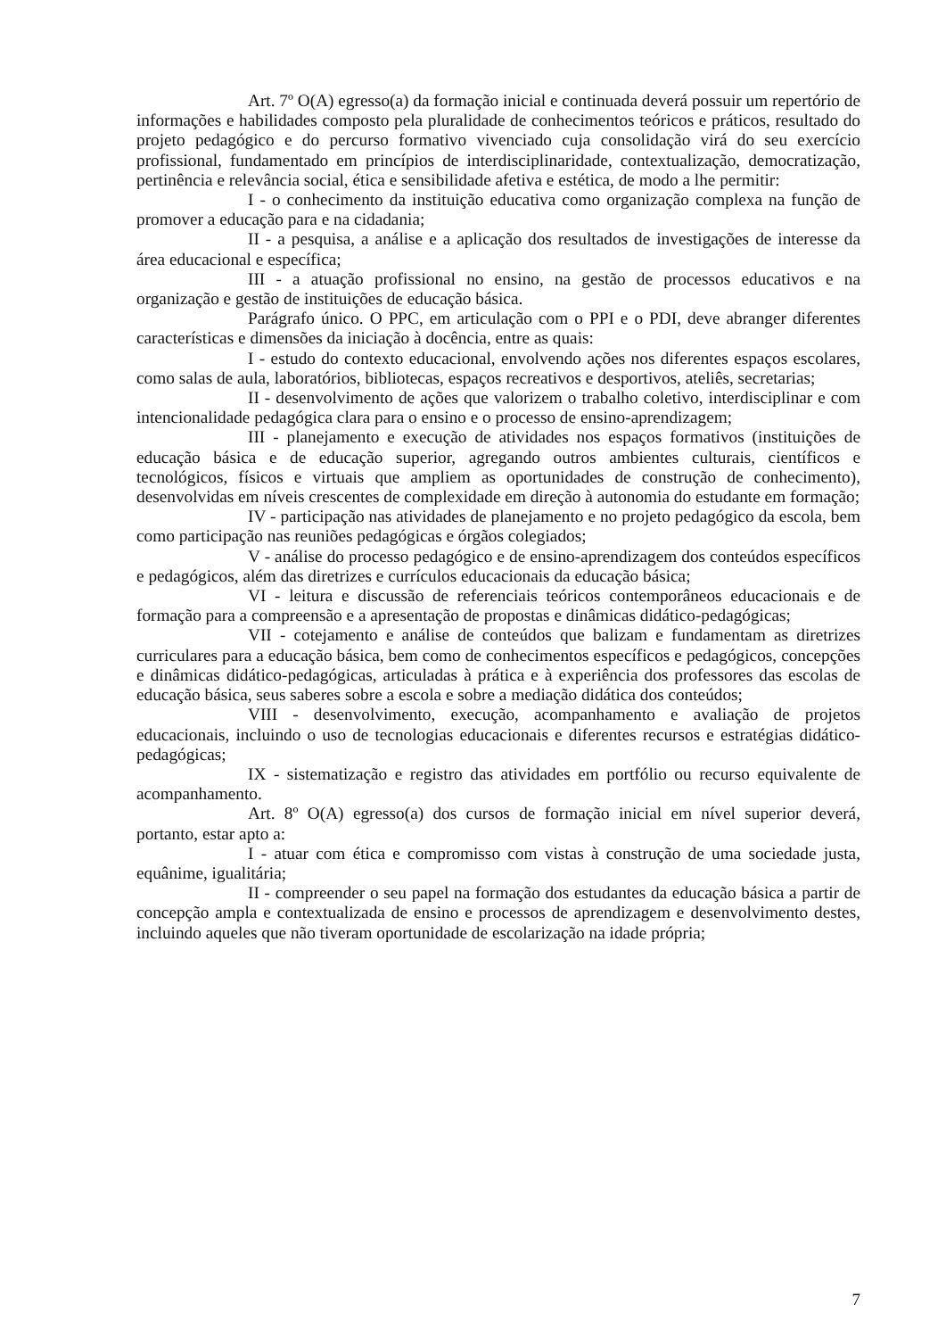Art. 7º O(A) egresso(a) da formação inicial e continuada deverá possuir um repertório de informações e habilidades composto pela pluralidade de conhecimentos teóricos e práticos, resultado do projeto pedagógico e do percurso formativo vivenciado cuja consolidação virá do seu exercício profissional, fundamentado em princípios de interdisciplinaridade, contextualização, democratização, pertinência e relevância social, ética e sensibilidade afetiva e estética, de modo a lhe permitir:
I - o conhecimento da instituição educativa como organização complexa na função de promover a educação para e na cidadania;
II - a pesquisa, a análise e a aplicação dos resultados de investigações de interesse da área educacional e específica;
III - a atuação profissional no ensino, na gestão de processos educativos e na organização e gestão de instituições de educação básica.
Parágrafo único. O PPC, em articulação com o PPI e o PDI, deve abranger diferentes características e dimensões da iniciação à docência, entre as quais:
I - estudo do contexto educacional, envolvendo ações nos diferentes espaços escolares, como salas de aula, laboratórios, bibliotecas, espaços recreativos e desportivos, ateliês, secretarias;
II - desenvolvimento de ações que valorizem o trabalho coletivo, interdisciplinar e com intencionalidade pedagógica clara para o ensino e o processo de ensino-aprendizagem;
III - planejamento e execução de atividades nos espaços formativos (instituições de educação básica e de educação superior, agregando outros ambientes culturais, científicos e tecnológicos, físicos e virtuais que ampliem as oportunidades de construção de conhecimento), desenvolvidas em níveis crescentes de complexidade em direção à autonomia do estudante em formação;
IV - participação nas atividades de planejamento e no projeto pedagógico da escola, bem como participação nas reuniões pedagógicas e órgãos colegiados;
V - análise do processo pedagógico e de ensino-aprendizagem dos conteúdos específicos e pedagógicos, além das diretrizes e currículos educacionais da educação básica;
VI - leitura e discussão de referenciais teóricos contemporâneos educacionais e de formação para a compreensão e a apresentação de propostas e dinâmicas didático-pedagógicas;
VII - cotejamento e análise de conteúdos que balizam e fundamentam as diretrizes curriculares para a educação básica, bem como de conhecimentos específicos e pedagógicos, concepções e dinâmicas didático-pedagógicas, articuladas à prática e à experiência dos professores das escolas de educação básica, seus saberes sobre a escola e sobre a mediação didática dos conteúdos;
VIII - desenvolvimento, execução, acompanhamento e avaliação de projetos educacionais, incluindo o uso de tecnologias educacionais e diferentes recursos e estratégias didático-pedagógicas;
IX - sistematização e registro das atividades em portfólio ou recurso equivalente de acompanhamento.
Art. 8º O(A) egresso(a) dos cursos de formação inicial em nível superior deverá, portanto, estar apto a:
I - atuar com ética e compromisso com vistas à construção de uma sociedade justa, equânime, igualitária;
II - compreender o seu papel na formação dos estudantes da educação básica a partir de concepção ampla e contextualizada de ensino e processos de aprendizagem e desenvolvimento destes, incluindo aqueles que não tiveram oportunidade de escolarização na idade própria;
7